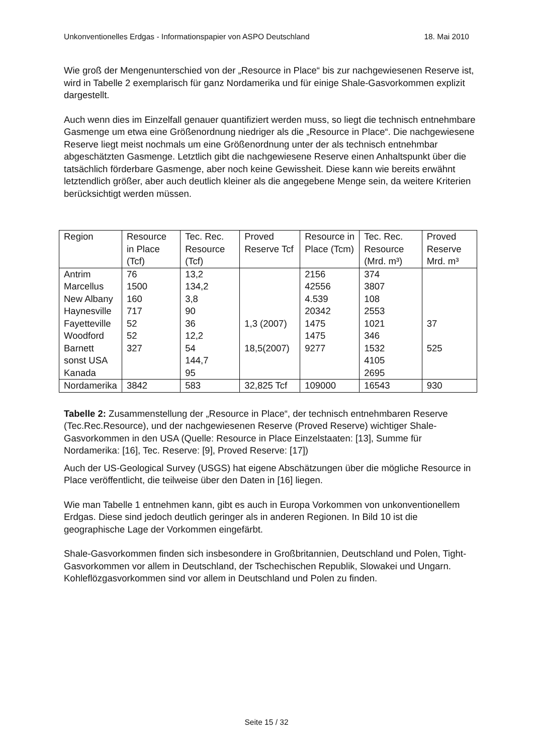Unkonventionelles Erdgas - Informationspapier von ASPO Deutschland 18. Mai 2010
Wie groß der Mengenunterschied von der „Resource in Place“ bis zur nachgewiesenen Reserve ist, wird in Tabelle 2 exemplarisch für ganz Nordamerika und für einige Shale-Gasvorkommen explizit dargestellt.
Auch wenn dies im Einzelfall genauer quantifiziert werden muss, so liegt die technisch entnehmbare Gasmenge um etwa eine Größenordnung niedriger als die „Resource in Place“. Die nachgewiesene Reserve liegt meist nochmals um eine Größenordnung unter der als technisch entnehmbar abgeschätzten Gasmenge. Letztlich gibt die nachgewiesene Reserve einen Anhaltspunkt über die tatsächlich förderbare Gasmenge, aber noch keine Gewissheit. Diese kann wie bereits erwähnt letztendlich größer, aber auch deutlich kleiner als die angegebene Menge sein, da weitere Kriterien berücksichtigt werden müssen.
| Region | Resource in Place (Tcf) | Tec. Rec. Resource (Tcf) | Proved Reserve Tcf | Resource in Place (Tcm) | Tec. Rec. Resource (Mrd. m³) | Proved Reserve Mrd. m³ |
| --- | --- | --- | --- | --- | --- | --- |
| Antrim | 76 | 13,2 | | 2156 | 374 | |
| Marcellus | 1500 | 134,2 | | 42556 | 3807 | |
| New Albany | 160 | 3,8 | | 4.539 | 108 | |
| Haynesville | 717 | 90 | | 20342 | 2553 | |
| Fayetteville | 52 | 36 | 1,3 (2007) | 1475 | 1021 | 37 |
| Woodford | 52 | 12,2 | | 1475 | 346 | |
| Barnett | 327 | 54 | 18,5(2007) | 9277 | 1532 | 525 |
| sonst USA | | 144,7 | | | 4105 | |
| Kanada | | 95 | | | 2695 | |
| Nordamerika | 3842 | 583 | 32,825 Tcf | 109000 | 16543 | 930 |
Tabelle 2: Zusammenstellung der „Resource in Place“, der technisch entnehmbaren Reserve (Tec.Rec.Resource), und der nachgewiesenen Reserve (Proved Reserve) wichtiger Shale-Gasvorkommen in den USA (Quelle: Resource in Place Einzelstaaten: [13], Summe für Nordamerika: [16], Tec. Reserve: [9], Proved Reserve: [17])
Auch der US-Geological Survey (USGS) hat eigene Abschätzungen über die mögliche Resource in Place veröffentlicht, die teilweise über den Daten in [16] liegen.
Wie man Tabelle 1 entnehmen kann, gibt es auch in Europa Vorkommen von unkonventionellem Erdgas. Diese sind jedoch deutlich geringer als in anderen Regionen. In Bild 10 ist die geographische Lage der Vorkommen eingefärbt.
Shale-Gasvorkommen finden sich insbesondere in Großbritannien, Deutschland und Polen, Tight-Gasvorkommen vor allem in Deutschland, der Tschechischen Republik, Slowakei und Ungarn. Kohleflözgasvorkommen sind vor allem in Deutschland und Polen zu finden.
Seite 15 / 32